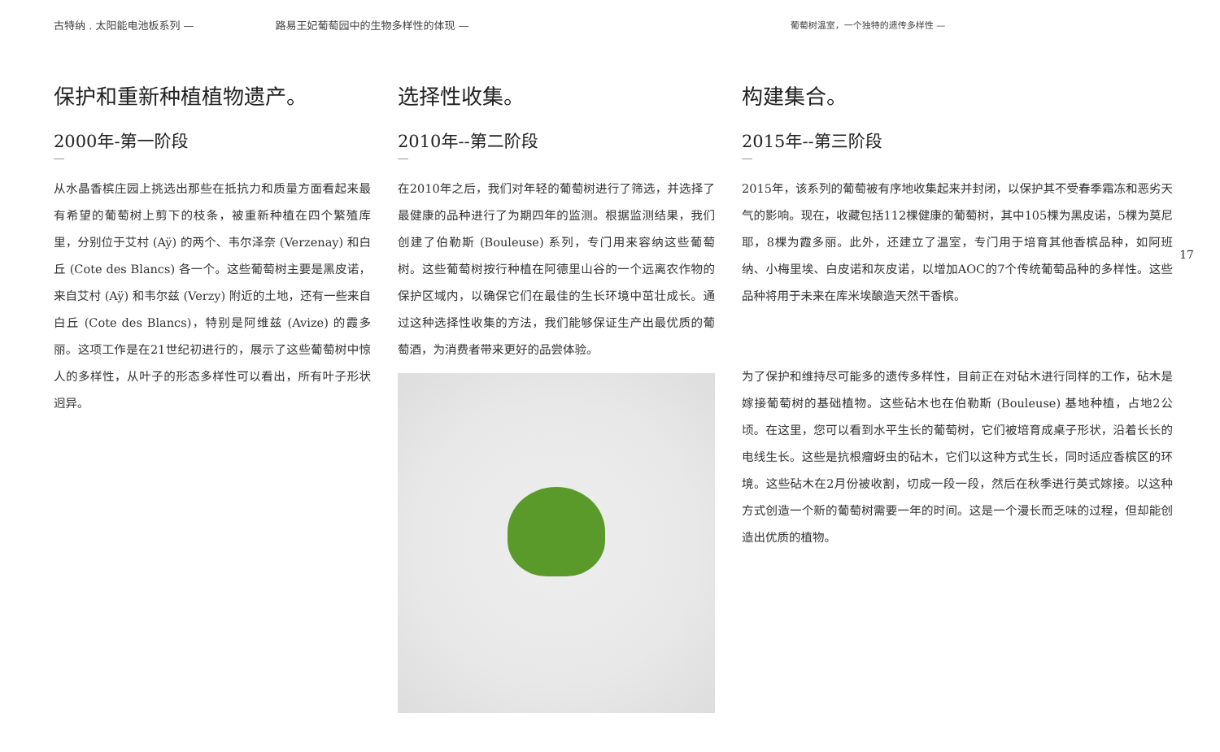古特纳 . 太阳能电池板系列 — 路易王妃葡萄园中的生物多样性的体现 —
葡萄树温室，一个独特的遗传多样性 —
保护和重新种植植物遗产。
2000年-第一阶段
从水晶香槟庄园上挑选出那些在抵抗力和质量方面看起来最有希望的葡萄树上剪下的枝条，被重新种植在四个繁殖库里，分别位于艾村 (Aÿ) 的两个、韦尔泽奈 (Verzenay) 和白丘 (Cote des Blancs) 各一个。这些葡萄树主要是黑皮诺，来自艾村 (Aÿ) 和韦尔兹 (Verzy) 附近的土地，还有一些来自白丘 (Cote des Blancs)，特别是阿维兹 (Avize) 的霞多丽。这项工作是在21世纪初进行的，展示了这些葡萄树中惊人的多样性，从叶子的形态多样性可以看出，所有叶子形状迥异。
选择性收集。
2010年--第二阶段
在2010年之后，我们对年轻的葡萄树进行了筛选，并选择了最健康的品种进行了为期四年的监测。根据监测结果，我们创建了伯勒斯 (Bouleuse) 系列，专门用来容纳这些葡萄树。这些葡萄树按行种植在阿德里山谷的一个远离农作物的保护区域内，以确保它们在最佳的生长环境中茁壮成长。通过这种选择性收集的方法，我们能够保证生产出最优质的葡萄酒，为消费者带来更好的品尝体验。
构建集合。
2015年--第三阶段
2015年，该系列的葡萄被有序地收集起来并封闭，以保护其不受春季霜冻和恶劣天气的影响。现在，收藏包括112棵健康的葡萄树，其中105棵为黑皮诺，5棵为莫尼耶，8棵为霞多丽。此外，还建立了温室，专门用于培育其他香槟品种，如阿班纳、小梅里埃、白皮诺和灰皮诺，以增加AOC的7个传统葡萄品种的多样性。这些品种将用于未来在库米埃酿造天然干香槟。
为了保护和维持尽可能多的遗传多样性，目前正在对砧木进行同样的工作，砧木是嫁接葡萄树的基础植物。这些砧木也在伯勒斯 (Bouleuse) 基地种植，占地2公顷。在这里，您可以看到水平生长的葡萄树，它们被培育成桌子形状，沿着长长的电线生长。这些是抗根瘤蚜虫的砧木，它们以这种方式生长，同时适应香槟区的环境。这些砧木在2月份被收割，切成一段一段，然后在秋季进行英式嫁接。以这种方式创造一个新的葡萄树需要一年的时间。这是一个漫长而乏味的过程，但却能创造出优质的植物。
17